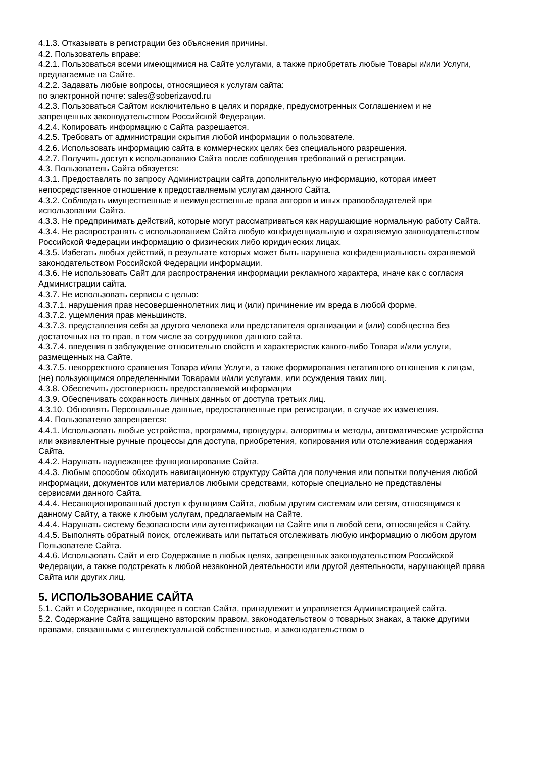4.1.3. Отказывать в регистрации без объяснения причины.
4.2. Пользователь вправе:
4.2.1. Пользоваться всеми имеющимися на Сайте услугами, а также приобретать любые Товары и/или Услуги, предлагаемые на Сайте.
4.2.2. Задавать любые вопросы, относящиеся к услугам сайта:
по электронной почте: sales@soberizavod.ru
4.2.3. Пользоваться Сайтом исключительно в целях и порядке, предусмотренных Соглашением и не запрещенных законодательством Российской Федерации.
4.2.4. Копировать информацию с Сайта разрешается.
4.2.5. Требовать от администрации скрытия любой информации о пользователе.
4.2.6. Использовать информацию сайта в коммерческих целях без специального разрешения.
4.2.7. Получить доступ к использованию Сайта после соблюдения требований о регистрации.
4.3. Пользователь Сайта обязуется:
4.3.1. Предоставлять по запросу Администрации сайта дополнительную информацию, которая имеет непосредственное отношение к предоставляемым услугам данного Сайта.
4.3.2. Соблюдать имущественные и неимущественные права авторов и иных правообладателей при использовании Сайта.
4.3.3. Не предпринимать действий, которые могут рассматриваться как нарушающие нормальную работу Сайта.
4.3.4. Не распространять с использованием Сайта любую конфиденциальную и охраняемую законодательством Российской Федерации информацию о физических либо юридических лицах.
4.3.5. Избегать любых действий, в результате которых может быть нарушена конфиденциальность охраняемой законодательством Российской Федерации информации.
4.3.6. Не использовать Сайт для распространения информации рекламного характера, иначе как с согласия Администрации сайта.
4.3.7. Не использовать сервисы с целью:
4.3.7.1. нарушения прав несовершеннолетних лиц и (или) причинение им вреда в любой форме.
4.3.7.2. ущемления прав меньшинств.
4.3.7.3. представления себя за другого человека или представителя организации и (или) сообщества без достаточных на то прав, в том числе за сотрудников данного сайта.
4.3.7.4. введения в заблуждение относительно свойств и характеристик какого-либо Товара и/или услуги, размещенных на Сайте.
4.3.7.5. некорректного сравнения Товара и/или Услуги, а также формирования негативного отношения к лицам, (не) пользующимся определенными Товарами и/или услугами, или осуждения таких лиц.
4.3.8. Обеспечить достоверность предоставляемой информации
4.3.9. Обеспечивать сохранность личных данных от доступа третьих лиц.
4.3.10. Обновлять Персональные данные, предоставленные при регистрации, в случае их изменения.
4.4. Пользователю запрещается:
4.4.1. Использовать любые устройства, программы, процедуры, алгоритмы и методы, автоматические устройства или эквивалентные ручные процессы для доступа, приобретения, копирования или отслеживания содержания Сайта.
4.4.2. Нарушать надлежащее функционирование Сайта.
4.4.3. Любым способом обходить навигационную структуру Сайта для получения или попытки получения любой информации, документов или материалов любыми средствами, которые специально не представлены сервисами данного Сайта.
4.4.4. Несанкционированный доступ к функциям Сайта, любым другим системам или сетям, относящимся к данному Сайту, а также к любым услугам, предлагаемым на Сайте.
4.4.4. Нарушать систему безопасности или аутентификации на Сайте или в любой сети, относящейся к Сайту.
4.4.5. Выполнять обратный поиск, отслеживать или пытаться отслеживать любую информацию о любом другом Пользователе Сайта.
4.4.6. Использовать Сайт и его Содержание в любых целях, запрещенных законодательством Российской Федерации, а также подстрекать к любой незаконной деятельности или другой деятельности, нарушающей права Сайта или других лиц.
5. ИСПОЛЬЗОВАНИЕ САЙТА
5.1. Сайт и Содержание, входящее в состав Сайта, принадлежит и управляется Администрацией сайта.
5.2. Содержание Сайта защищено авторским правом, законодательством о товарных знаках, а также другими правами, связанными с интеллектуальной собственностью, и законодательством о